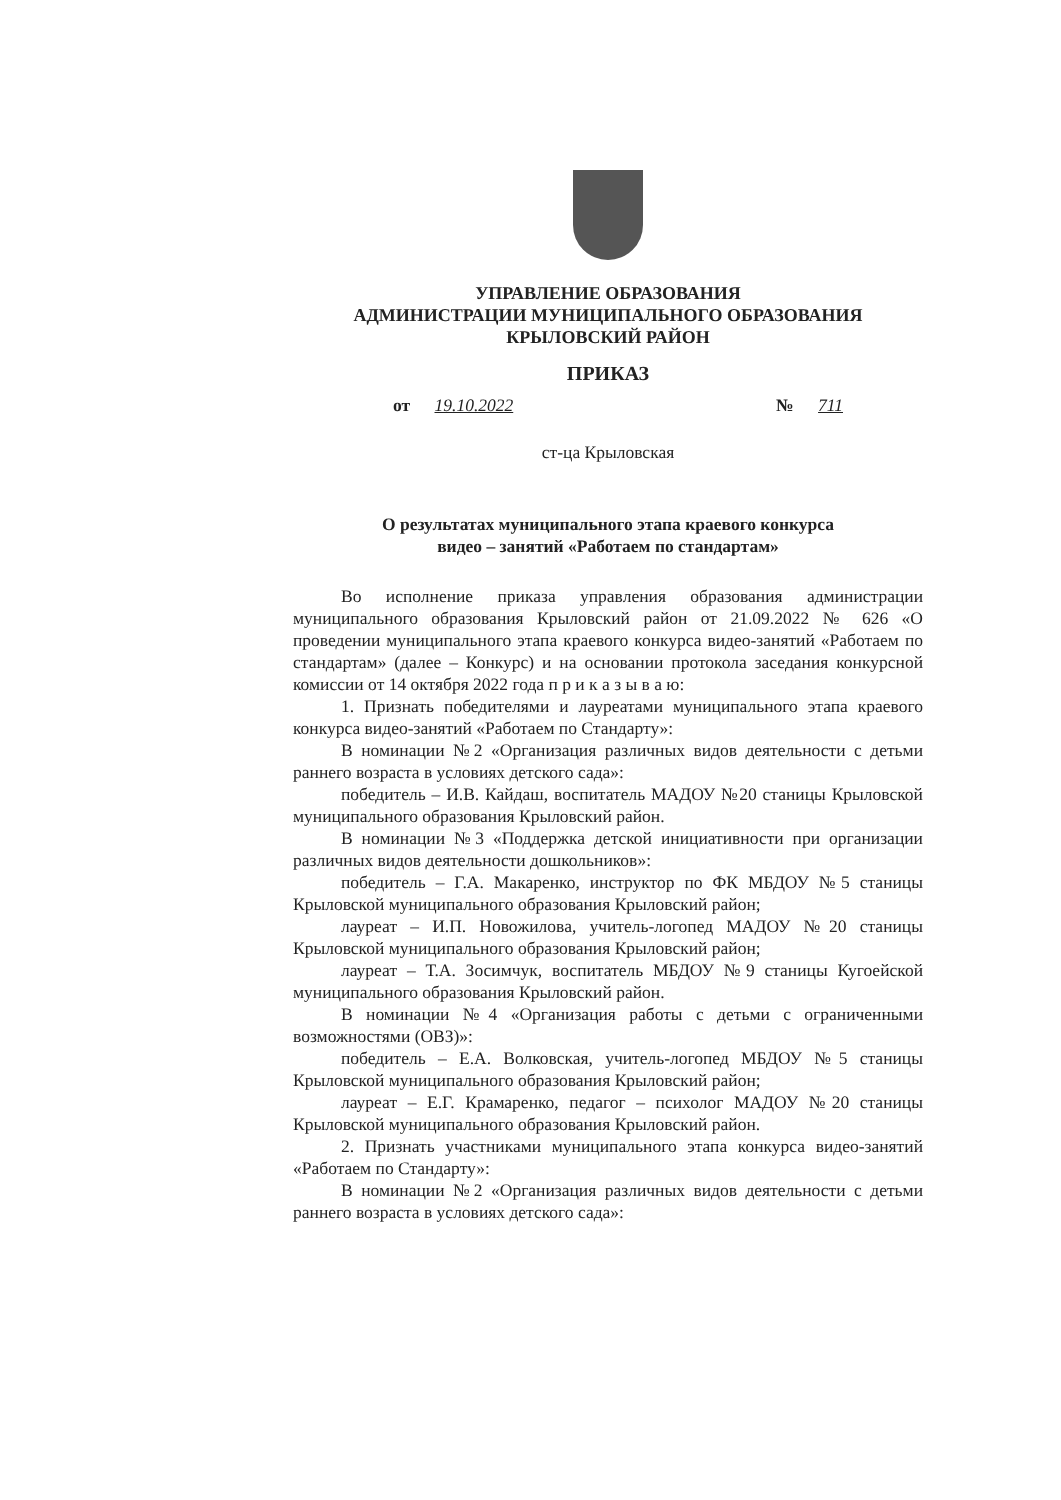УПРАВЛЕНИЕ ОБРАЗОВАНИЯ
АДМИНИСТРАЦИИ МУНИЦИПАЛЬНОГО ОБРАЗОВАНИЯ
КРЫЛОВСКИЙ РАЙОН
ПРИКАЗ
от 19.10.2022 № 711
ст-ца Крыловская
О результатах муниципального этапа краевого конкурса
видео – занятий «Работаем по стандартам»
Во исполнение приказа управления образования администрации муниципального образования Крыловский район от 21.09.2022 № 626 «О проведении муниципального этапа краевого конкурса видео-занятий «Работаем по стандартам» (далее – Конкурс) и на основании протокола заседания конкурсной комиссии от 14 октября 2022 года п р и к а з ы в а ю:
1. Признать победителями и лауреатами муниципального этапа краевого конкурса видео-занятий «Работаем по Стандарту»:
В номинации №2 «Организация различных видов деятельности с детьми раннего возраста в условиях детского сада»:
победитель – И.В. Кайдаш, воспитатель МАДОУ №20 станицы Крыловской муниципального образования Крыловский район.
В номинации №3 «Поддержка детской инициативности при организации различных видов деятельности дошкольников»:
победитель – Г.А. Макаренко, инструктор по ФК МБДОУ №5 станицы Крыловской муниципального образования Крыловский район;
лауреат – И.П. Новожилова, учитель-логопед МАДОУ №20 станицы Крыловской муниципального образования Крыловский район;
лауреат – Т.А. Зосимчук, воспитатель МБДОУ №9 станицы Кугоейской муниципального образования Крыловский район.
В номинации №4 «Организация работы с детьми с ограниченными возможностями (ОВЗ)»:
победитель – Е.А. Волковская, учитель-логопед МБДОУ №5 станицы Крыловской муниципального образования Крыловский район;
лауреат – Е.Г. Крамаренко, педагог – психолог МАДОУ №20 станицы Крыловской муниципального образования Крыловский район.
2. Признать участниками муниципального этапа конкурса видео-занятий «Работаем по Стандарту»:
В номинации №2 «Организация различных видов деятельности с детьми раннего возраста в условиях детского сада»: